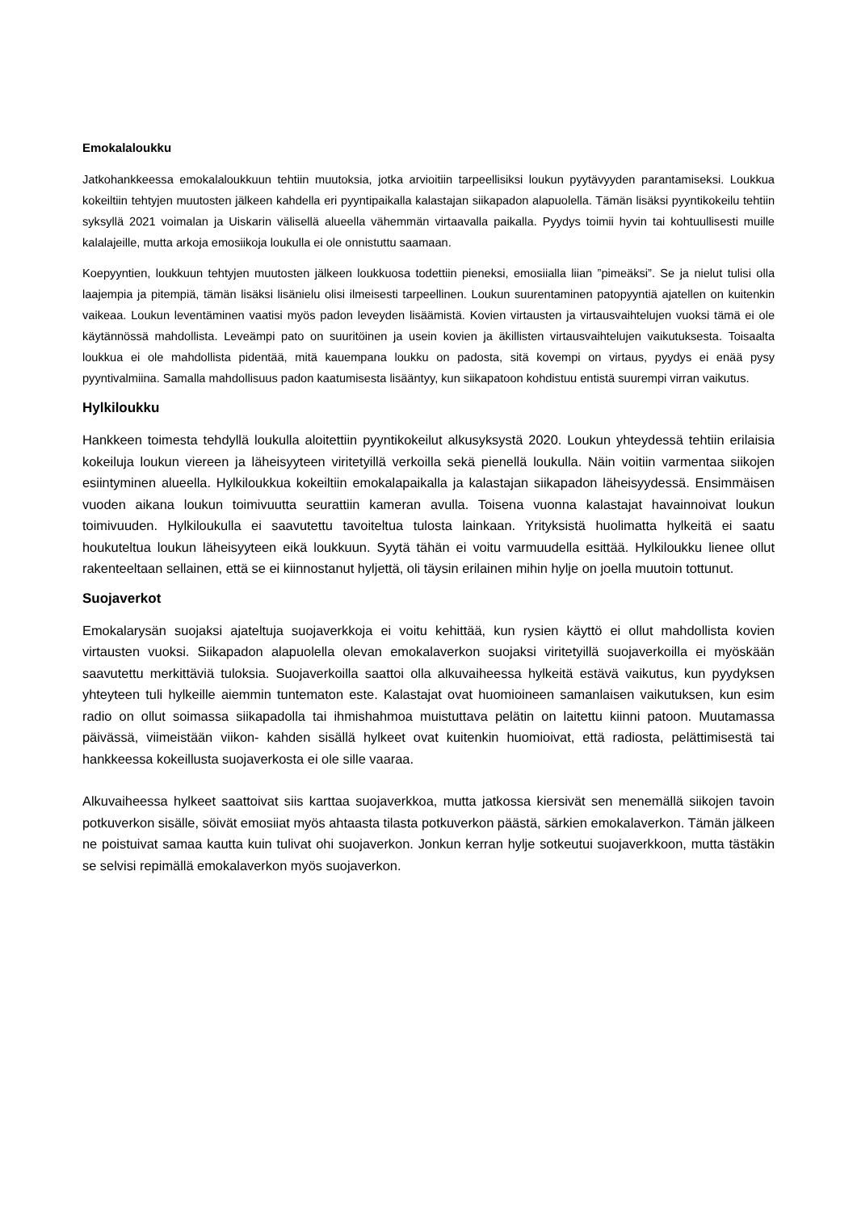Emokalaloukku
Jatkohankkeessa emokalaloukkuun tehtiin muutoksia, jotka arvioitiin tarpeellisiksi loukun pyytävyyden parantamiseksi. Loukkua kokeiltiin tehtyjen muutosten jälkeen kahdella eri pyyntipaikalla kalastajan siikapadon alapuolella. Tämän lisäksi pyyntikokeilu tehtiin syksyllä 2021 voimalan ja Uiskarin välisellä alueella vähemmän virtaavalla paikalla. Pyydys toimii hyvin tai kohtuullisesti muille kalalajeille, mutta arkoja emosiikoja loukulla ei ole onnistuttu saamaan.
Koepyyntien, loukkuun tehtyjen muutosten jälkeen loukkuosa todettiin pieneksi, emosiialla liian ”pimeäksi”. Se ja nielut tulisi olla laajempia ja pitempiä, tämän lisäksi lisänielu olisi ilmeisesti tarpeellinen. Loukun suurentaminen patopyyntiä ajatellen on kuitenkin vaikeaa. Loukun leventäminen vaatisi myös padon leveyden lisäämistä. Kovien virtausten ja virtausvaihtelujen vuoksi tämä ei ole käytännössä mahdollista. Leveämpi pato on suuritöinen ja usein kovien ja äkillisten virtausvaihtelujen vaikutuksesta. Toisaalta loukkua ei ole mahdollista pidentää, mitä kauempana loukku on padosta, sitä kovempi on virtaus, pyydys ei enää pysy pyyntivalmiina. Samalla mahdollisuus padon kaatumisesta lisääntyy, kun siikapatoon kohdistuu entistä suurempi virran vaikutus.
Hylkiloukku
Hankkeen toimesta tehdyllä loukulla aloitettiin pyyntikokeilut alkusyksystä 2020. Loukun yhteydessä tehtiin erilaisia kokeiluja loukun viereen ja läheisyyteen viritetyillä verkoilla sekä pienellä loukulla. Näin voitiin varmentaa siikojen esiintyminen alueella. Hylkiloukkua kokeiltiin emokalapaikalla ja kalastajan siikapadon läheisyydessä. Ensimmäisen vuoden aikana loukun toimivuutta seurattiin kameran avulla. Toisena vuonna kalastajat havainnoivat loukun toimivuuden. Hylkiloukulla ei saavutettu tavoiteltua tulosta lainkaan. Yrityksistä huolimatta hylkeitä ei saatu houkuteltua loukun läheisyyteen eikä loukkuun. Syytä tähän ei voitu varmuudella esittää. Hylkiloukku lienee ollut rakenteeltaan sellainen, että se ei kiinnostanut hyljettä, oli täysin erilainen mihin hylje on joella muutoin tottunut.
Suojaverkot
Emokalarysän suojaksi ajateltuja suojaverkkoja ei voitu kehittää, kun rysien käyttö ei ollut mahdollista kovien virtausten vuoksi. Siikapadon alapuolella olevan emokalaverkon suojaksi viritetyillä suojaverkoilla ei myöskään saavutettu merkittäviä tuloksia. Suojaverkoilla saattoi olla alkuvaiheessa hylkeitä estävä vaikutus, kun pyydyksen yhteyteen tuli hylkeille aiemmin tuntematon este. Kalastajat ovat huomioineen samanlaisen vaikutuksen, kun esim radio on ollut soimassa siikapadolla tai ihmishahmoa muistuttava pelätin on laitettu kiinni patoon. Muutamassa päivässä, viimeistään viikon- kahden sisällä hylkeet ovat kuitenkin huomioivat, että radiosta, pelättimisestä tai hankkeessa kokeillusta suojaverkosta ei ole sille vaaraa.
Alkuvaiheessa hylkeet saattoivat siis karttaa suojaverkkoa, mutta jatkossa kiersivät sen menemällä siikojen tavoin potkuverkon sisälle, söivät emosiiat myös ahtaasta tilasta potkuverkon päästä, särkien emokalaverkon. Tämän jälkeen ne poistuivat samaa kautta kuin tulivat ohi suojaverkon. Jonkun kerran hylje sotkeutui suojaverkkoon, mutta tästäkin se selvisi repimällä emokalaverkon myös suojaverkon.